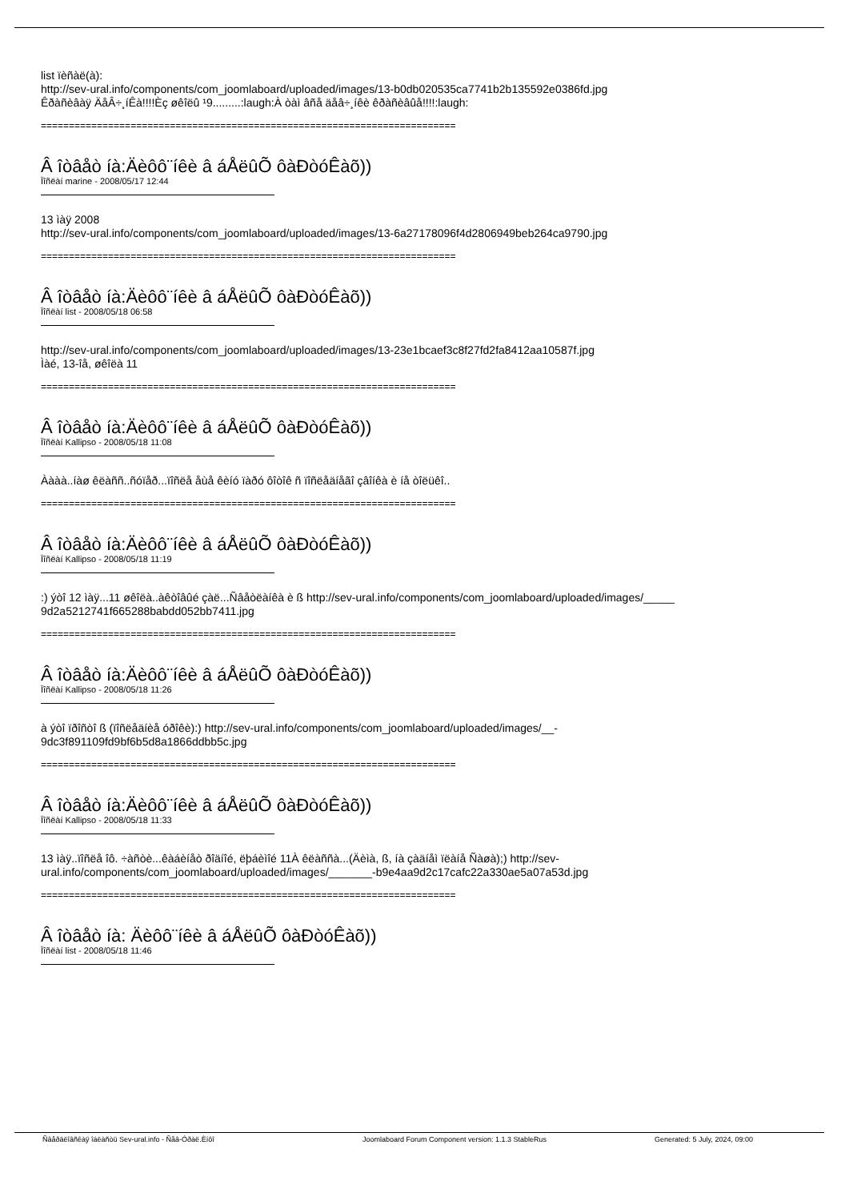list ïèñàë(à):
http://sev-ural.info/components/com_joomlaboard/uploaded/images/13-b0db020535ca7741b2b135592e0386fd.jpg
Êðàñèâàÿ ÄåÂ÷¸íÊà!!!!Èç øêîëû ¹9.........:laugh:À òàì âñå äåâ÷¸íêè êðàñèâûå!!!!:laugh:
==========================================================================
Â îòâåò íà:Äèôô¨íêè â áÅëûÕ ôàÐòóÊàõ))
Ïîñëàí marine - 2008/05/17 12:44
13 ìàÿ 2008
http://sev-ural.info/components/com_joomlaboard/uploaded/images/13-6a27178096f4d2806949beb264ca9790.jpg
==========================================================================
Â îòâåò íà:Äèôô¨íêè â áÅëûÕ ôàÐòóÊàõ))
Ïîñëàí list - 2008/05/18 06:58
http://sev-ural.info/components/com_joomlaboard/uploaded/images/13-23e1bcaef3c8f27fd2fa8412aa10587f.jpg
Ìàé, 13-îå, øêîëà 11
==========================================================================
Â îòâåò íà:Äèôô¨íêè â áÅëûÕ ôàÐòóÊàõ))
Ïîñëàí Kallipso - 2008/05/18 11:08
Àààà..íàø êëàññ..ñóïåð...ïîñëå åùå êèíó ïàðó ôîòîê ñ ïîñëåäíåãî çâîíêà è íå òîëüêî..
==========================================================================
Â îòâåò íà:Äèôô¨íêè â áÅëûÕ ôàÐòóÊàõ))
Ïîñëàí Kallipso - 2008/05/18 11:19
:) ýòî 12 ìàÿ...11 øêîëà..àêòîâûé çàë...Ñâåòëàíêà è ß http://sev-ural.info/components/com_joomlaboard/uploaded/images/_____
9d2a5212741f665288babdd052bb7411.jpg
==========================================================================
Â îòâåò íà:Äèôô¨íêè â áÅëûÕ ôàÐòóÊàõ))
Ïîñëàí Kallipso - 2008/05/18 11:26
à ýòî ïðîñòî ß (ïîñëåäíèå óðîêè):) http://sev-ural.info/components/com_joomlaboard/uploaded/images/__-
9dc3f891109fd9bf6b5d8a1866ddbb5c.jpg
==========================================================================
Â îòâåò íà:Äèôô¨íêè â áÅëûÕ ôàÐòóÊàõ))
Ïîñëàí Kallipso - 2008/05/18 11:33
13 ìàÿ..ïîñëå îô. ÷àñòè...êàáèíåò ðîäíîé, ëþáèìîé 11À êëàññà...(Äèìà, ß, íà çàäíåì ïëàíå Ñàøà);) http://sev-
ural.info/components/com_joomlaboard/uploaded/images/_______-b9e4aa9d2c17cafc22a330ae5a07a53d.jpg
==========================================================================
Â îòâåò íà: Äèôô¨íêè â áÅëûÕ ôàÐòóÊàõ))
Ïîñëàí list - 2008/05/18 11:46
Ñâåðäëîâñêàÿ îáëàñòü Sev-ural.info - Ñåâ-Óðàë.Èíôî Joomlaboard Forum Component version: 1.1.3 StableRus Generated: 5 July, 2024, 09:00